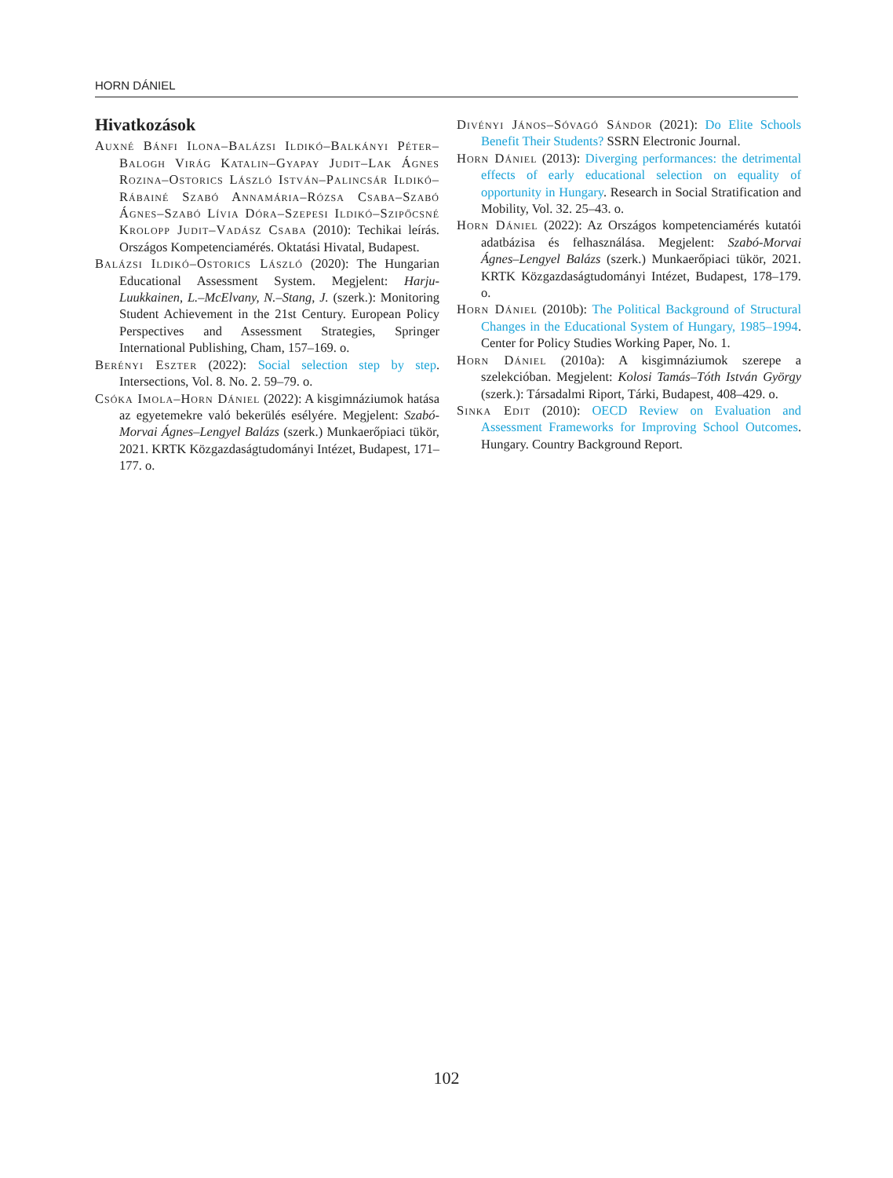HORN DÁNIEL
Hivatkozások
Auxné Bánfi Ilona–Balázsi Ildikó–Balkányi Péter–Balogh Virág Katalin–Gyapay Judit–Lak Ágnes Rozina–Ostorics László István–Palincsár Ildikó–Rábainé Szabó Annamária–Rózsa Csaba–Szabó Ágnes–Szabó Lívia Dóra–Szepesi Ildikó–Szipőcsné Krolopp Judit–Vadász Csaba (2010): Techikai leírás. Országos Kompetenciamérés. Oktatási Hivatal, Budapest.
Balázsi Ildikó–Ostorics László (2020): The Hungarian Educational Assessment System. Megjelent: Harju-Luukkainen, L.–McElvany, N.–Stang, J. (szerk.): Monitoring Student Achievement in the 21st Century. European Policy Perspectives and Assessment Strategies, Springer International Publishing, Cham, 157–169. o.
Berényi Eszter (2022): Social selection step by step. Intersections, Vol. 8. No. 2. 59–79. o.
Csóka Imola–Horn Dániel (2022): A kisgimnáziumok hatása az egyetemekre való bekerülés esélyére. Megjelent: Szabó-Morvai Ágnes–Lengyel Balázs (szerk.) Munkaerőpiaci tükör, 2021. KRTK Közgazdaságtudományi Intézet, Budapest, 171–177. o.
Divényi János–Sóvagó Sándor (2021): Do Elite Schools Benefit Their Students? SSRN Electronic Journal.
Horn Dániel (2013): Diverging performances: the detrimental effects of early educational selection on equality of opportunity in Hungary. Research in Social Stratification and Mobility, Vol. 32. 25–43. o.
Horn Dániel (2022): Az Országos kompetenciamérés kutatói adatbázisa és felhasználása. Megjelent: Szabó-Morvai Ágnes–Lengyel Balázs (szerk.) Munkaerőpiaci tükör, 2021. KRTK Közgazdaságtudományi Intézet, Budapest, 178–179. o.
Horn Dániel (2010b): The Political Background of Structural Changes in the Educational System of Hungary, 1985–1994. Center for Policy Studies Working Paper, No. 1.
Horn Dániel (2010a): A kisgimnáziumok szerepe a szelekcióban. Megjelent: Kolosi Tamás–Tóth István György (szerk.): Társadalmi Riport, Tárki, Budapest, 408–429. o.
Sinka Edit (2010): OECD Review on Evaluation and Assessment Frameworks for Improving School Outcomes. Hungary. Country Background Report.
102